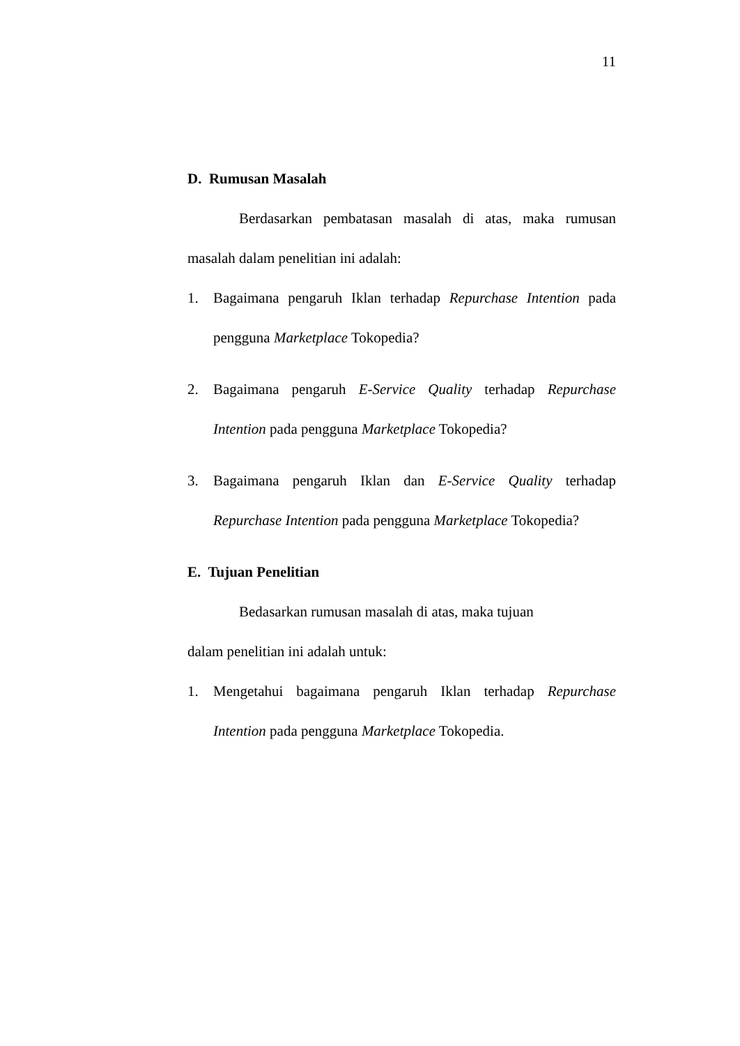11
D. Rumusan Masalah
Berdasarkan pembatasan masalah di atas, maka rumusan masalah dalam penelitian ini adalah:
1. Bagaimana pengaruh Iklan terhadap Repurchase Intention pada pengguna Marketplace Tokopedia?
2. Bagaimana pengaruh E-Service Quality terhadap Repurchase Intention pada pengguna Marketplace Tokopedia?
3. Bagaimana pengaruh Iklan dan E-Service Quality terhadap Repurchase Intention pada pengguna Marketplace Tokopedia?
E. Tujuan Penelitian
Bedasarkan rumusan masalah di atas, maka tujuan
dalam penelitian ini adalah untuk:
1. Mengetahui bagaimana pengaruh Iklan terhadap Repurchase Intention pada pengguna Marketplace Tokopedia.